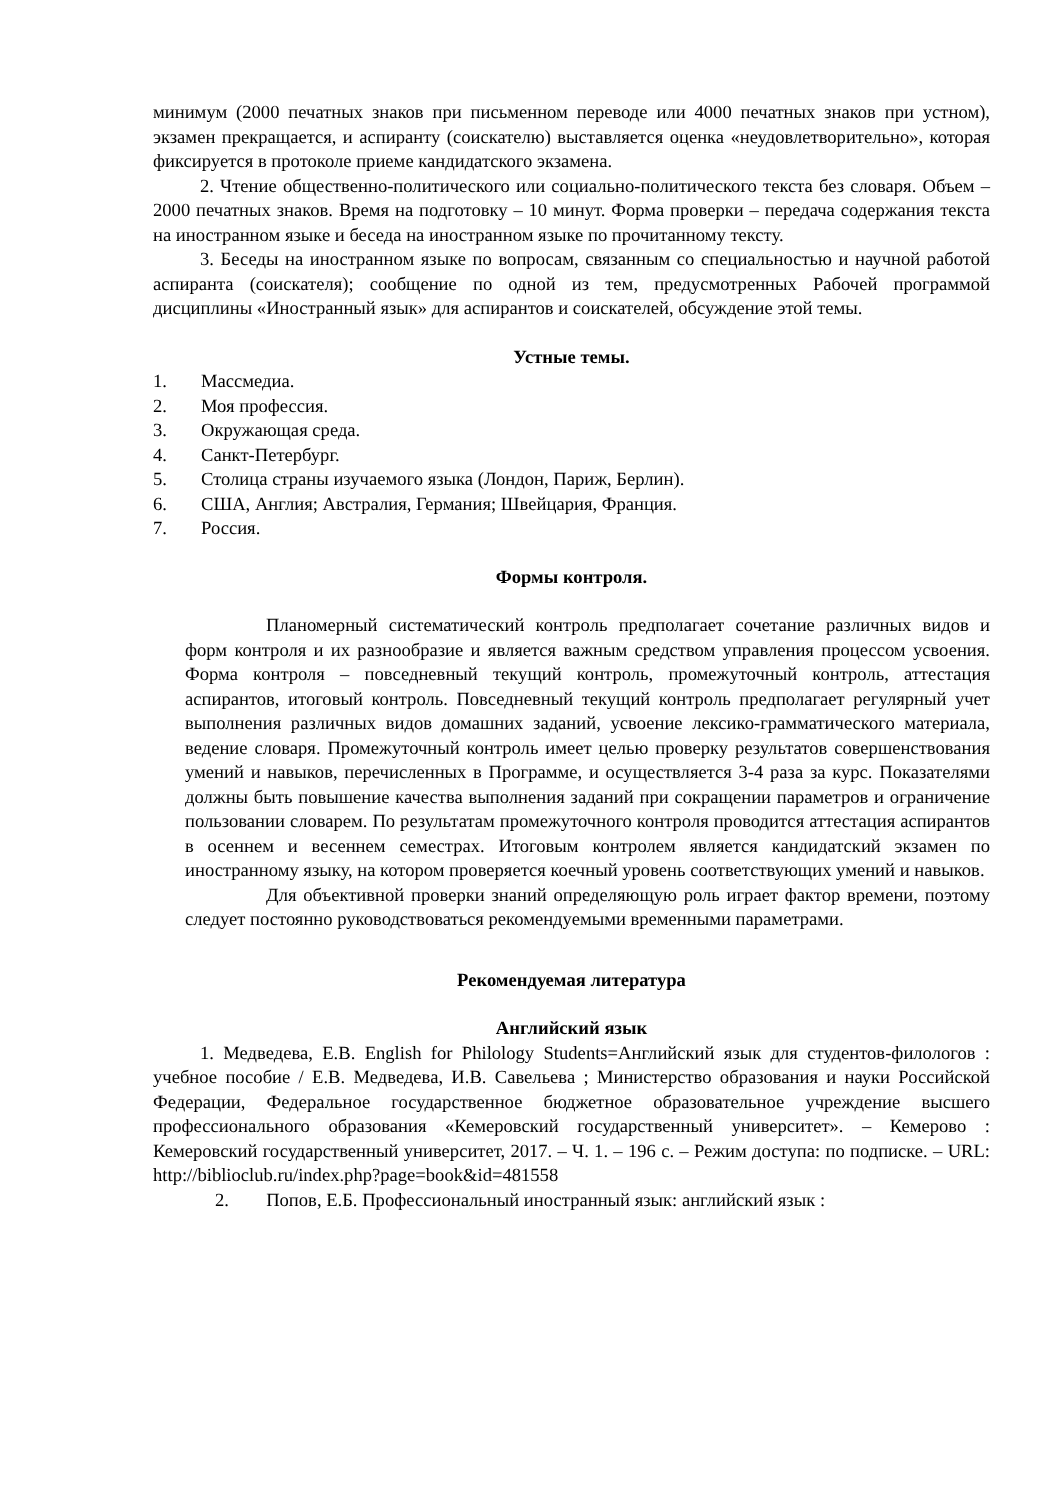минимум (2000 печатных знаков при письменном переводе или 4000 печатных знаков при устном), экзамен прекращается, и аспиранту (соискателю) выставляется оценка «неудовлетворительно», которая фиксируется в протоколе приеме кандидатского экзамена.
2. Чтение общественно-политического или социально-политического текста без словаря. Объем – 2000 печатных знаков. Время на подготовку – 10 минут. Форма проверки – передача содержания текста на иностранном языке и беседа на иностранном языке по прочитанному тексту.
3. Беседы на иностранном языке по вопросам, связанным со специальностью и научной работой аспиранта (соискателя); сообщение по одной из тем, предусмотренных Рабочей программой дисциплины «Иностранный язык» для аспирантов и соискателей, обсуждение этой темы.
Устные темы.
1. Массмедиа.
2. Моя профессия.
3. Окружающая среда.
4. Санкт-Петербург.
5. Столица страны изучаемого языка (Лондон, Париж, Берлин).
6. США, Англия; Австралия, Германия; Швейцария, Франция.
7. Россия.
Формы контроля.
Планомерный систематический контроль предполагает сочетание различных видов и форм контроля и их разнообразие и является важным средством управления процессом усвоения. Форма контроля – повседневный текущий контроль, промежуточный контроль, аттестация аспирантов, итоговый контроль. Повседневный текущий контроль предполагает регулярный учет выполнения различных видов домашних заданий, усвоение лексико-грамматического материала, ведение словаря. Промежуточный контроль имеет целью проверку результатов совершенствования умений и навыков, перечисленных в Программе, и осуществляется 3-4 раза за курс. Показателями должны быть повышение качества выполнения заданий при сокращении параметров и ограничение пользовании словарем. По результатам промежуточного контроля проводится аттестация аспирантов в осеннем и весеннем семестрах. Итоговым контролем является кандидатский экзамен по иностранному языку, на котором проверяется коечный уровень соответствующих умений и навыков.
Для объективной проверки знаний определяющую роль играет фактор времени, поэтому следует постоянно руководствоваться рекомендуемыми временными параметрами.
Рекомендуемая литература
Английский язык
1. Медведева, Е.В. English for Philology Students=Английский язык для студентов-филологов : учебное пособие / Е.В. Медведева, И.В. Савельева ; Министерство образования и науки Российской Федерации, Федеральное государственное бюджетное образовательное учреждение высшего профессионального образования «Кемеровский государственный университет». – Кемерово : Кемеровский государственный университет, 2017. – Ч. 1. – 196 с. – Режим доступа: по подписке. – URL: http://biblioclub.ru/index.php?page=book&id=481558
2. Попов, Е.Б. Профессиональный иностранный язык: английский язык :